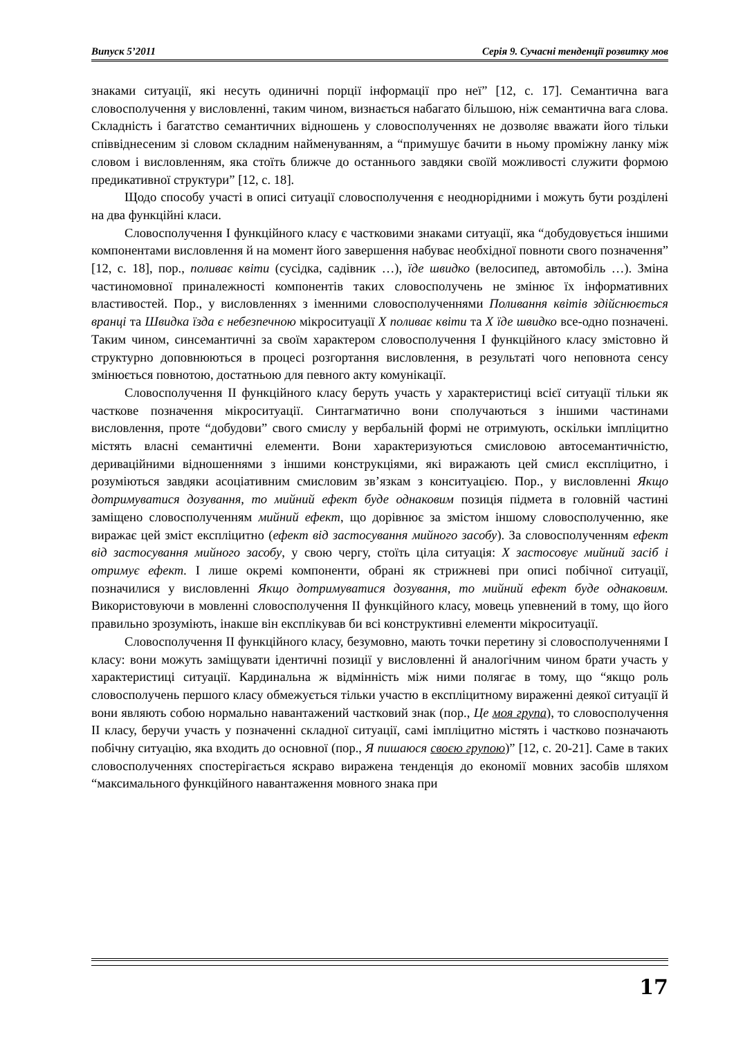Випуск 5’2011 Серія 9. Сучасні тенденції розвитку мов
знаками ситуації, які несуть одиничні порції інформації про неї” [12, с. 17]. Семантична вага словосполучення у висловленні, таким чином, визнається набагато більшою, ніж семантична вага слова. Складність і багатство семантичних відношень у словосполученнях не дозволяє вважати його тільки співвіднесеним зі словом складним найменуванням, а “примушує бачити в ньому проміжну ланку між словом і висловленням, яка стоїть ближче до останнього завдяки своїй можливості служити формою предикативної структури” [12, с. 18].
Щодо способу участі в описі ситуації словосполучення є неоднорідними і можуть бути розділені на два функційні класи.
Словосполучення I функційного класу є частковими знаками ситуації, яка “добудовується іншими компонентами висловлення й на момент його завершення набуває необхідної повноти свого позначення” [12, с. 18], пор., поливає квіти (сусідка, садівник …), їде швидко (велосипед, автомобіль …). Зміна частиномовної приналежності компонентів таких словосполучень не змінює їх інформативних властивостей. Пор., у висловленнях з іменними словосполученнями Поливання квітів здійснюється вранці та Швидка їзда є небезпечною мікроситуації Х поливає квіти та Х їде швидко все-одно позначені. Таким чином, синсемантичні за своїм характером словосполучення I функційного класу змістовно й структурно доповнюються в процесі розгортання висловлення, в результаті чого неповнота сенсу змінюється повнотою, достатньою для певного акту комунікації.
Словосполучення II функційного класу беруть участь у характеристиці всієї ситуації тільки як часткове позначення мікроситуації. Синтагматично вони сполучаються з іншими частинами висловлення, проте “добудови” свого смислу у вербальній формі не отримують, оскільки імпліцитно містять власні семантичні елементи. Вони характеризуються смисловою автосемантичністю, дериваційними відношеннями з іншими конструкціями, які виражають цей смисл експліцитно, і розуміються завдяки асоціативним смисловим зв’язкам з конситуацією. Пор., у висловленні Якщо дотримуватися дозування, то мийний ефект буде однаковим позиція підмета в головній частині заміщено словосполученням мийний ефект, що дорівнює за змістом іншому словосполученню, яке виражає цей зміст експліцитно (ефект від застосування мийного засобу). За словосполученням ефект від застосування мийного засобу, у свою чергу, стоїть ціла ситуація: Х застосовує мийний засіб і отримує ефект. I лише окремі компоненти, обрані як стрижневі при описі побічної ситуації, позначилися у висловленні Якщо дотримуватися дозування, то мийний ефект буде однаковим. Використовуючи в мовленні словосполучення II функційного класу, мовець упевнений в тому, що його правильно зрозуміють, інакше він експлікував би всі конструктивні елементи мікроситуації.
Словосполучення II функційного класу, безумовно, мають точки перетину зі словосполученнями I класу: вони можуть заміщувати ідентичні позиції у висловленні й аналогічним чином брати участь у характеристиці ситуації. Кардинальна ж відмінність між ними полягає в тому, що “якщо роль словосполучень першого класу обмежується тільки участю в експліцитному вираженні деякої ситуації й вони являють собою нормально навантажений частковий знак (пор., Це моя група), то словосполучення II класу, беручи участь у позначенні складної ситуації, самі імпліцитно містять і частково позначають побічну ситуацію, яка входить до основної (пор., Я пишаюся своєю групою)” [12, с. 20-21]. Саме в таких словосполученнях спостерігається яскраво виражена тенденція до економії мовних засобів шляхом “максимального функційного навантаження мовного знака при
17